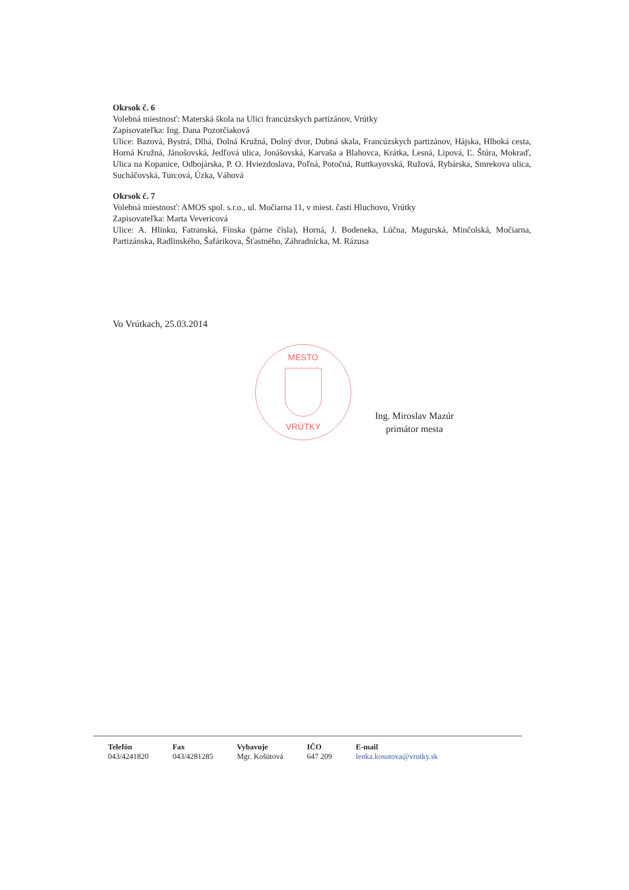Okrsok č. 6
Volebná miestnosť: Materská škola na Ulici francúzskych partizánov, Vrútky
Zapisovateľka: Ing. Dana Pozorčiaková
Ulice: Bazová, Bystrá, Dlhá, Dolná Kružná, Dolný dvor, Dubná skala, Francúzskych partizánov, Hájska, Hlboká cesta, Horná Kružná, Jánošovská, Jedľová ulica, Jonášovská, Karvaša a Blahovca, Krátka, Lesná, Lipová, Ľ. Štúra, Mokraď, Ulica na Kopanice, Odbojárska, P. O. Hviezdoslava, Poľná, Potočná, Ruttkayovská, Ružová, Rybárska, Smrekova ulica, Sucháčovská, Turcová, Úzka, Váhová
Okrsok č. 7
Volebná miestnosť: AMOS spol. s.r.o., ul. Močiarna 11, v miest. časti Hluchovo, Vrútky
Zapisovateľka: Marta Vevericová
Ulice: A. Hlinku, Fatranská, Fínska (párne čísla), Horná, J. Bodeneka, Lúčna, Magurská, Minčolská, Močiarna, Partizánska, Radlinského, Šafárikova, Šťastného, Záhradnícka, M. Rázusa
Vo Vrútkach, 25.03.2014
MESTO
VRÚTKY
Ing. Miroslav Mazúr
primátor mesta
| Telefón | Fax | Vybavuje | IČO | E-mail |
| --- | --- | --- | --- | --- |
| 043/4241820 | 043/4281285 | Mgr. Košútová | 647 209 | lenka.kosutova@vrutky.sk |